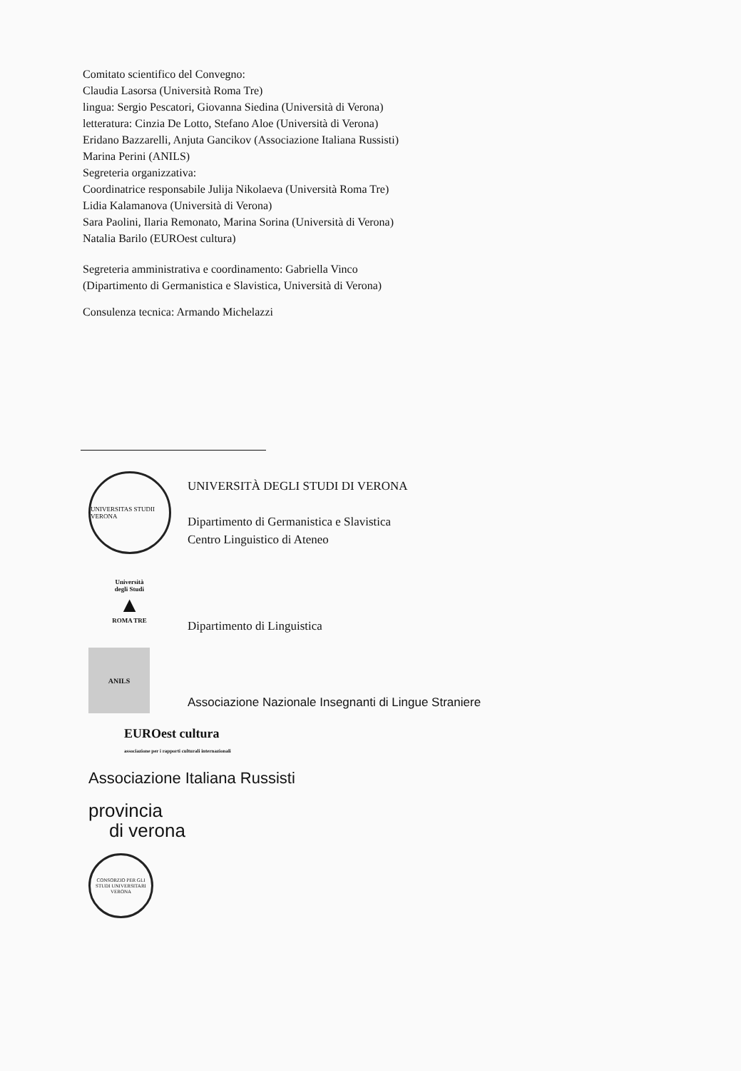Comitato scientifico del Convegno:
Claudia Lasorsa (Università Roma Tre)
lingua: Sergio Pescatori, Giovanna Siedina (Università di Verona)
letteratura: Cinzia De Lotto, Stefano Aloe (Università di Verona)
Eridano Bazzarelli, Anjuta Gancikov (Associazione Italiana Russisti)
Marina Perini (ANILS)
Segreteria organizzativa:
Coordinatrice responsabile Julija Nikolaeva (Università Roma Tre)
Lidia Kalamanova (Università di Verona)
Sara Paolini, Ilaria Remonato, Marina Sorina (Università di Verona)
Natalia Barilo (EUROest cultura)
Segreteria amministrativa e coordinamento: Gabriella Vinco
(Dipartimento di Germanistica e Slavistica, Università di Verona)
Consulenza tecnica: Armando Michelazzi
UNIVERSITAS STUDII VERONA
UNIVERSITÀ DEGLI STUDI DI VERONA
Dipartimento di Germanistica e Slavistica
Centro Linguistico di Ateneo
Università
degli Studi
▲
ROMA TRE
Dipartimento di Linguistica
ANILS
Associazione Nazionale Insegnanti di Lingue Straniere
EUROest cultura
associazione per i rapporti culturali internazionali
Associazione Italiana Russisti
provincia
di verona
CONSORZIO PER GLI STUDI UNIVERSITARI VERONA